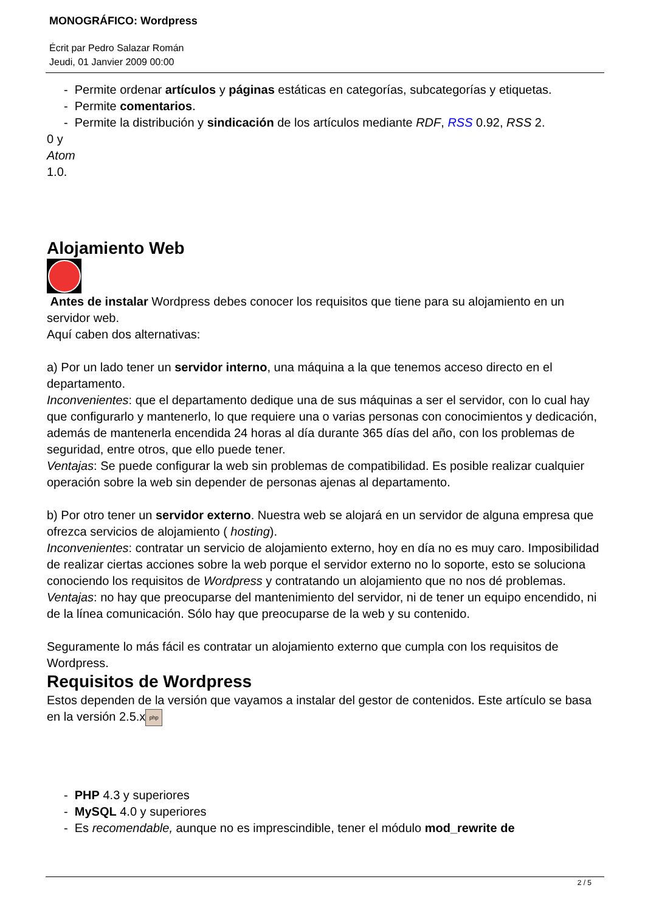MONOGRÁFICO: Wordpress
Écrit par Pedro Salazar Román
Jeudi, 01 Janvier 2009 00:00
- Permite ordenar artículos y páginas estáticas en categorías, subcategorías y etiquetas.
- Permite comentarios.
- Permite la distribución y sindicación de los artículos mediante RDF, RSS 0.92, RSS 2.
0 y
Atom
1.0.
Alojamiento Web
Antes de instalar Wordpress debes conocer los requisitos que tiene para su alojamiento en un servidor web.
Aquí caben dos alternativas:
a) Por un lado tener un servidor interno, una máquina a la que tenemos acceso directo en el departamento.
Inconvenientes: que el departamento dedique una de sus máquinas a ser el servidor, con lo cual hay que configurarlo y mantenerlo, lo que requiere una o varias personas con conocimientos y dedicación, además de mantenerla encendida 24 horas al día durante 365 días del año, con los problemas de seguridad, entre otros, que ello puede tener.
Ventajas: Se puede configurar la web sin problemas de compatibilidad. Es posible realizar cualquier operación sobre la web sin depender de personas ajenas al departamento.
b) Por otro tener un servidor externo. Nuestra web se alojará en un servidor de alguna empresa que ofrezca servicios de alojamiento ( hosting).
Inconvenientes: contratar un servicio de alojamiento externo, hoy en día no es muy caro. Imposibilidad de realizar ciertas acciones sobre la web porque el servidor externo no lo soporte, esto se soluciona conociendo los requisitos de Wordpress y contratando un alojamiento que no nos dé problemas.
Ventajas: no hay que preocuparse del mantenimiento del servidor, ni de tener un equipo encendido, ni de la línea comunicación. Sólo hay que preocuparse de la web y su contenido.
Seguramente lo más fácil es contratar un alojamiento externo que cumpla con los requisitos de Wordpress.
Requisitos de Wordpress
Estos dependen de la versión que vayamos a instalar del gestor de contenidos. Este artículo se basa en la versión 2.5.x php
- PHP 4.3 y superiores
- MySQL 4.0 y superiores
- Es recomendable, aunque no es imprescindible, tener el módulo mod_rewrite de
2 / 5